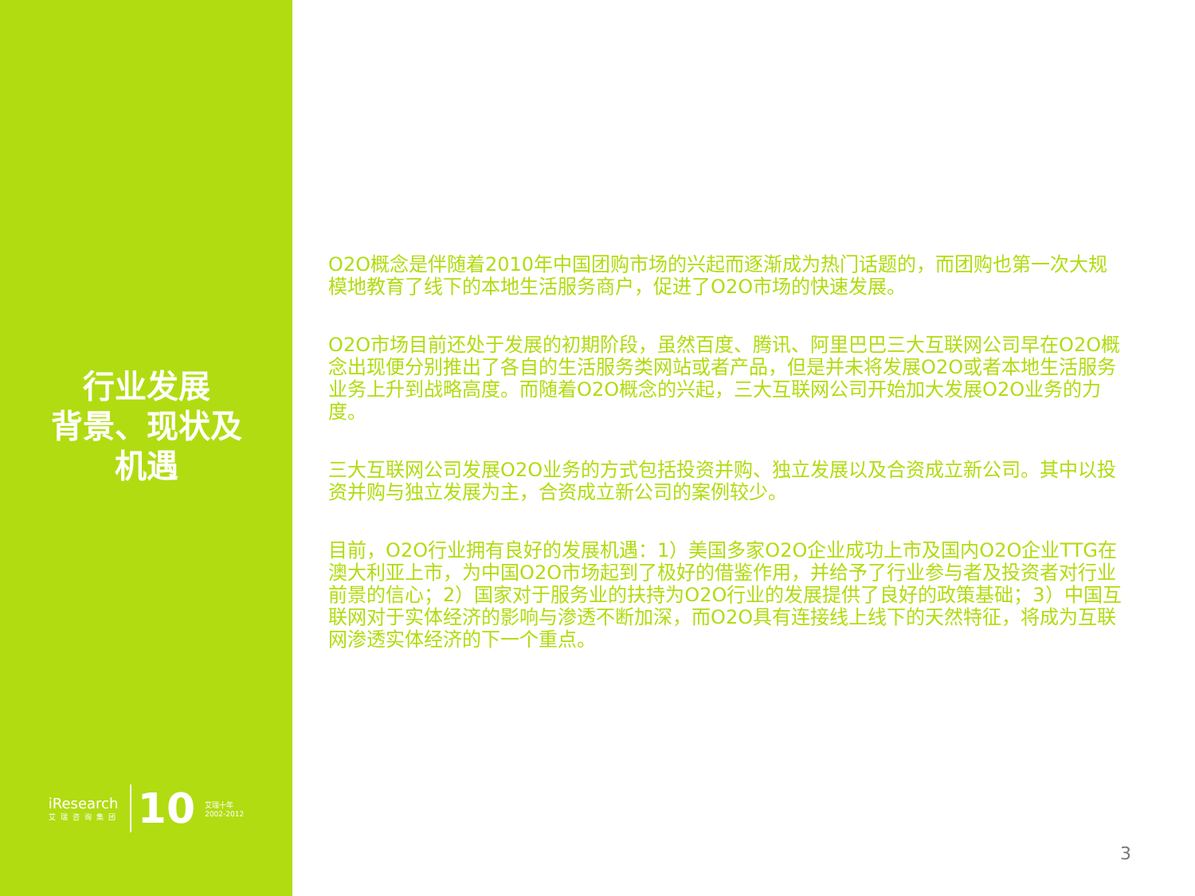行业发展
背景、现状及
机遇
iResearch
艾瑞咨询集团
10
艾瑞十年
2002-2012
O2O概念是伴随着2010年中国团购市场的兴起而逐渐成为热门话题的，而团购也第一次大规模地教育了线下的本地生活服务商户，促进了O2O市场的快速发展。
O2O市场目前还处于发展的初期阶段，虽然百度、腾讯、阿里巴巴三大互联网公司早在O2O概念出现便分别推出了各自的生活服务类网站或者产品，但是并未将发展O2O或者本地生活服务业务上升到战略高度。而随着O2O概念的兴起，三大互联网公司开始加大发展O2O业务的力度。
三大互联网公司发展O2O业务的方式包括投资并购、独立发展以及合资成立新公司。其中以投资并购与独立发展为主，合资成立新公司的案例较少。
目前，O2O行业拥有良好的发展机遇：1）美国多家O2O企业成功上市及国内O2O企业TTG在澳大利亚上市，为中国O2O市场起到了极好的借鉴作用，并给予了行业参与者及投资者对行业前景的信心；2）国家对于服务业的扶持为O2O行业的发展提供了良好的政策基础；3）中国互联网对于实体经济的影响与渗透不断加深，而O2O具有连接线上线下的天然特征，将成为互联网渗透实体经济的下一个重点。
3